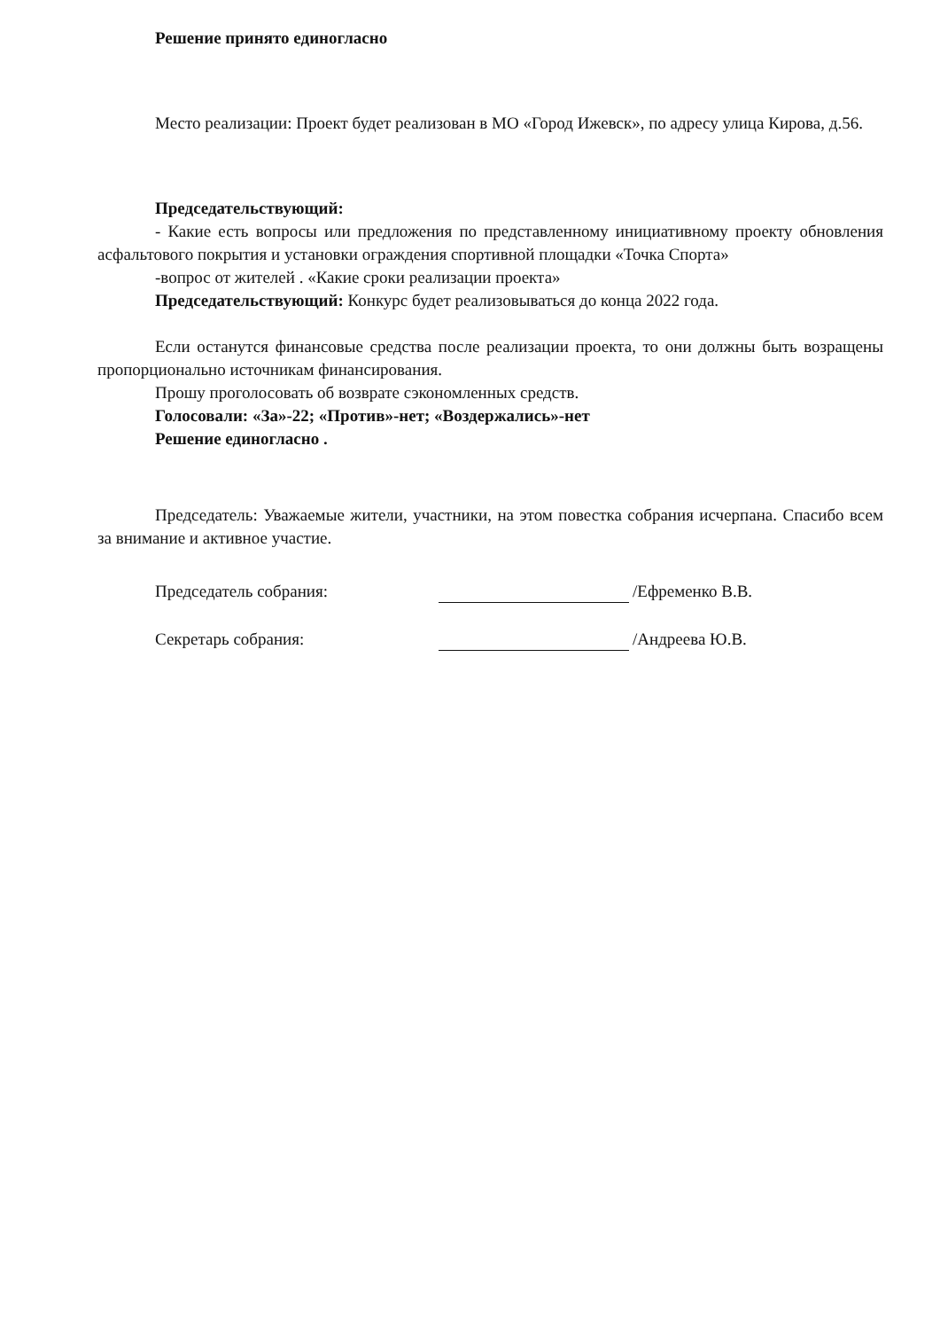Решение принято единогласно
Место реализации: Проект будет реализован в МО «Город Ижевск», по адресу улица Кирова, д.56.
Председательствующий:
- Какие есть вопросы или предложения по представленному инициативному проекту обновления асфальтового покрытия и установки ограждения спортивной площадки «Точка Спорта»
-вопрос от жителей . «Какие сроки реализации проекта»
Председательствующий: Конкурс будет реализовываться до конца 2022 года.
Если останутся финансовые средства после реализации проекта, то они должны быть возращены пропорционально источникам финансирования.
Прошу проголосовать об возврате сэкономленных средств.
Голосовали: «За»-22; «Против»-нет; «Воздержались»-нет
Решение единогласно .
Председатель: Уважаемые жители, участники, на этом повестка собрания исчерпана. Спасибо всем за внимание и активное участие.
Председатель собрания: /Ефременко В.В.
Секретарь собрания: /Андреева Ю.В.